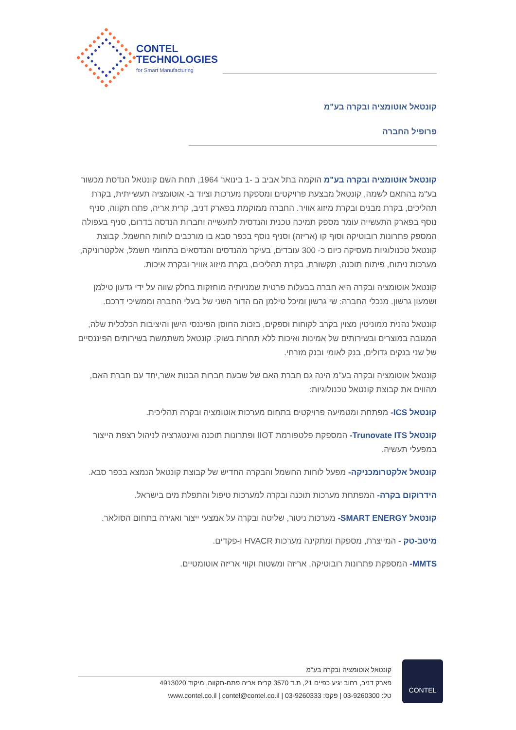CONTEL
TECHNOLOGIES
for Smart Manufacturing
קונטאל אוטומציה ובקרה בע"מ
פרופיל החברה
קונטאל אוטומציה ובקרה בע"מ הוקמה בתל אביב ב -1 בינואר 1964, תחת השם קונטאל הנדסת מכשור בע"מ בהתאם לשמה, קונטאל מבצעת פרויקטים ומספקת מערכות וציוד ב- אוטומציה תעשייתית, בקרת תהליכים, בקרת מבנים ובקרת מיזוג אוויר. החברה ממוקמת בפארק דניב, קרית אריה, פתח תקווה, סניף נוסף בפארק התעשייה עומר מספק תמיכה טכנית והנדסית לתעשייה וחברות הנדסה בדרום, סניף בעפולה המספק פתרונות רובוטיקה וסוף קו (אריזה) וסניף נוסף בכפר סבא בו מורכבים לוחות החשמל. קבוצת קונטאל טכנולוגיות מעסיקה כיום כ- 300 עובדים, בעיקר מהנדסים והנדסאים בתחומי חשמל, אלקטרוניקה, מערכות ניתוח, פיתוח תוכנה, תקשורת, בקרת תהליכים, בקרת מיזוג אוויר ובקרת איכות.
קונטאל אוטומציה ובקרה היא חברה בבעלות פרטית שמניותיה מוחזקות בחלק שווה על ידי גדעון טילמן ושמעון גרשון. מנכלי החברה: שי גרשון ומיכל טילמן הם הדור השני של בעלי החברה וממשיכי דרכם.
קונטאל נהנית ממוניטין מצוין בקרב לקוחות וספקים, בזכות החוסן הפיננסי הישן והיציבות הכלכלית שלה, המגובה במוצרים ובשירותים של אמינות ואיכות ללא תחרות בשוק. קונטאל משתמשת בשירותים הפיננסיים של שני בנקים גדולים, בנק לאומי ובנק מזרחי.
קונטאל אוטומציה ובקרה בע"מ הינה גם חברת האם של שבעת חברות הבנות אשר,יחד עם חברת האם, מהווים את קבוצת קונטאל טכנולוגיות:
קונטאל ICS- מפתחת ומטמיעה פרויקטים בתחום מערכות אוטומציה ובקרה תהליכית.
קונטאל Trunovate ITS- המספקת פלטפורמת IIOT ופתרונות תוכנה ואינטגרציה לניהול רצפת הייצור במפעלי תעשיה.
קונטאל אלקטרומכניקה- מפעל לוחות החשמל והבקרה החדיש של קבוצת קונטאל הנמצא בכפר סבא.
הידרוקום בקרה- המפתחת מערכות תוכנה ובקרה למערכות טיפול והתפלת מים בישראל.
קונטאל SMART ENERGY- מערכות ניטור, שליטה ובקרה על אמצעי ייצור ואגירה בתחום הסולאר.
מיטב-טק - המייצרת, מספקת ומתקינה מערכות HVACR ו-פקדים.
MMTS- המספקת פתרונות רובוטיקה, אריזה ומשטוח וקווי אריזה אוטומטיים.
CONTEL
קונטאל אוטומציה ובקרה בע"מ
פארק דניב, רחוב יגיע כפיים 21, ת.ד 3570 קרית אריה פתח-תקווה, מיקוד 4913020
טל: 03-9260300 | פקס: 03-9260333 | www.contel.co.il | contel@contel.co.il